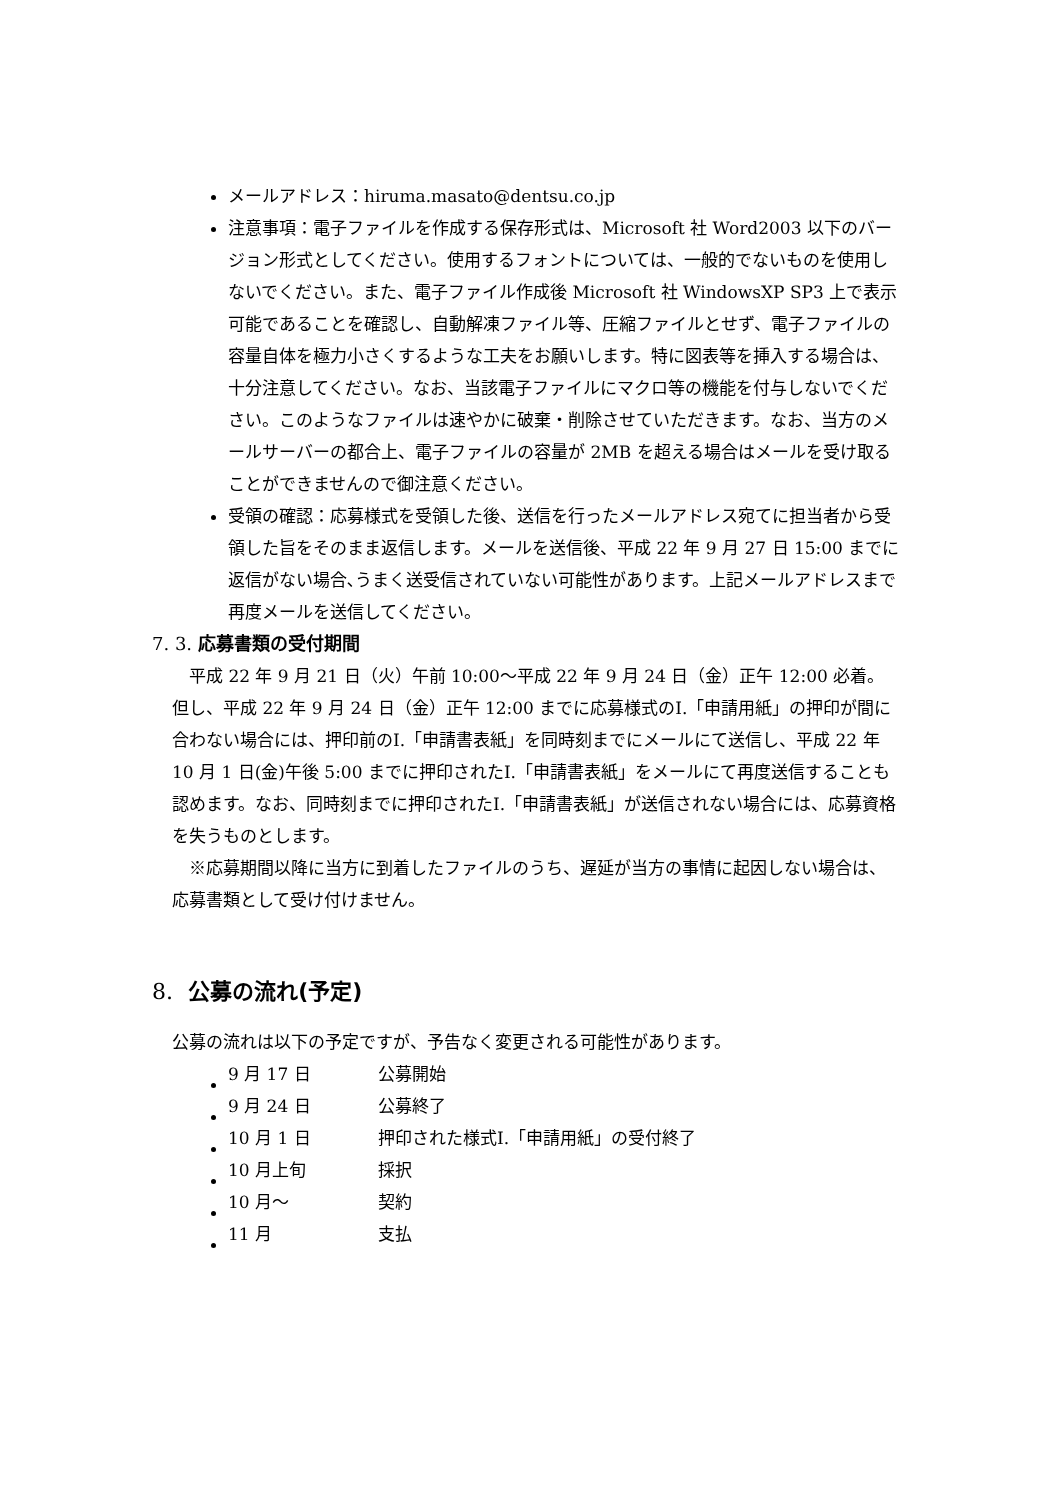メールアドレス：hiruma.masato@dentsu.co.jp
注意事項：電子ファイルを作成する保存形式は、Microsoft 社 Word2003 以下のバージョン形式としてください。使用するフォントについては、一般的でないものを使用しないでください。また、電子ファイル作成後 Microsoft 社 WindowsXP SP3 上で表示可能であることを確認し、自動解凍ファイル等、圧縮ファイルとせず、電子ファイルの容量自体を極力小さくするような工夫をお願いします。特に図表等を挿入する場合は、十分注意してください。なお、当該電子ファイルにマクロ等の機能を付与しないでください。このようなファイルは速やかに破棄・削除させていただきます。なお、当方のメールサーバーの都合上、電子ファイルの容量が 2MB を超える場合はメールを受け取ることができませんので御注意ください。
受領の確認：応募様式を受領した後、送信を行ったメールアドレス宛てに担当者から受領した旨をそのまま返信します。メールを送信後、平成 22 年 9 月 27 日 15:00 までに返信がない場合､うまく送受信されていない可能性があります。上記メールアドレスまで再度メールを送信してください。
7. 3. 応募書類の受付期間
平成 22 年 9 月 21 日（火）午前 10:00～平成 22 年 9 月 24 日（金）正午 12:00 必着。但し、平成 22 年 9 月 24 日（金）正午 12:00 までに応募様式のⅠ.「申請用紙」の押印が間に合わない場合には、押印前のⅠ.「申請書表紙」を同時刻までにメールにて送信し、平成 22 年 10 月 1 日(金)午後 5:00 までに押印されたⅠ.「申請書表紙」をメールにて再度送信することも認めます。なお、同時刻までに押印されたⅠ.「申請書表紙」が送信されない場合には、応募資格を失うものとします。
※応募期間以降に当方に到着したファイルのうち、遅延が当方の事情に起因しない場合は、応募書類として受け付けません。
8. 公募の流れ(予定)
公募の流れは以下の予定ですが、予告なく変更される可能性があります。
| 9 月 17 日 | 公募開始 |
| 9 月 24 日 | 公募終了 |
| 10 月 1 日 | 押印された様式Ⅰ.「申請用紙」の受付終了 |
| 10 月上旬 | 採択 |
| 10 月～ | 契約 |
| 11 月 | 支払 |